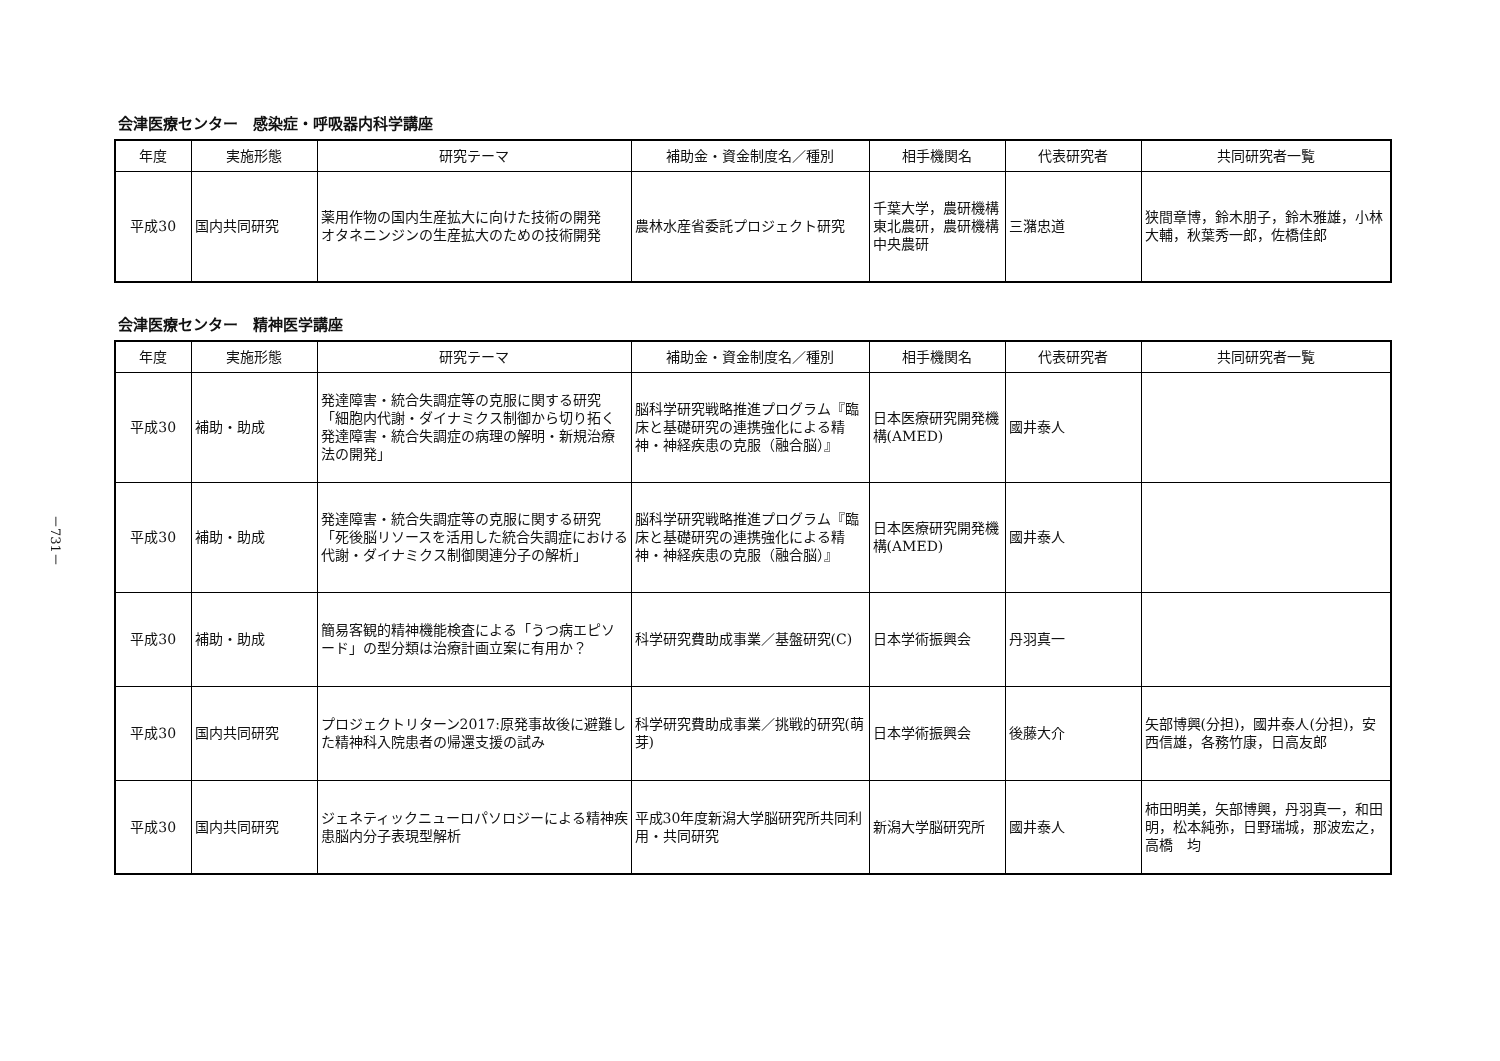－731－
会津医療センター　感染症・呼吸器内科学講座
| 年度 | 実施形態 | 研究テーマ | 補助金・資金制度名／種別 | 相手機関名 | 代表研究者 | 共同研究者一覧 |
| --- | --- | --- | --- | --- | --- | --- |
| 平成30 | 国内共同研究 | 薬用作物の国内生産拡大に向けた技術の開発 オタネニンジンの生産拡大のための技術開発 | 農林水産省委託プロジェクト研究 | 千葉大学，農研機構東北農研，農研機構中央農研 | 三潴忠道 | 狭間章博，鈴木朋子，鈴木雅雄，小林大輔，秋葉秀一郎，佐橋佳郎 |
会津医療センター　精神医学講座
| 年度 | 実施形態 | 研究テーマ | 補助金・資金制度名／種別 | 相手機関名 | 代表研究者 | 共同研究者一覧 |
| --- | --- | --- | --- | --- | --- | --- |
| 平成30 | 補助・助成 | 発達障害・統合失調症等の克服に関する研究「細胞内代謝・ダイナミクス制御から切り拓く発達障害・統合失調症の病理の解明・新規治療法の開発」 | 脳科学研究戦略推進プログラム『臨床と基礎研究の連携強化による精神・神経疾患の克服（融合脳）』 | 日本医療研究開発機構(AMED) | 國井泰人 | |
| 平成30 | 補助・助成 | 発達障害・統合失調症等の克服に関する研究「死後脳リソースを活用した統合失調症における代謝・ダイナミクス制御関連分子の解析」 | 脳科学研究戦略推進プログラム『臨床と基礎研究の連携強化による精神・神経疾患の克服（融合脳）』 | 日本医療研究開発機構(AMED) | 國井泰人 | |
| 平成30 | 補助・助成 | 簡易客観的精神機能検査による「うつ病エピソード」の型分類は治療計画立案に有用か？ | 科学研究費助成事業／基盤研究(C) | 日本学術振興会 | 丹羽真一 | |
| 平成30 | 国内共同研究 | プロジェクトリターン2017:原発事故後に避難した精神科入院患者の帰還支援の試み | 科学研究費助成事業／挑戦的研究(萌芽) | 日本学術振興会 | 後藤大介 | 矢部博興(分担)，國井泰人(分担)，安西信雄，各務竹康，日高友郎 |
| 平成30 | 国内共同研究 | ジェネティックニューロパソロジーによる精神疾患脳内分子表現型解析 | 平成30年度新潟大学脳研究所共同利用・共同研究 | 新潟大学脳研究所 | 國井泰人 | 柿田明美，矢部博興，丹羽真一，和田 明，松本純弥，日野瑞城，那波宏之，高橋 均 |